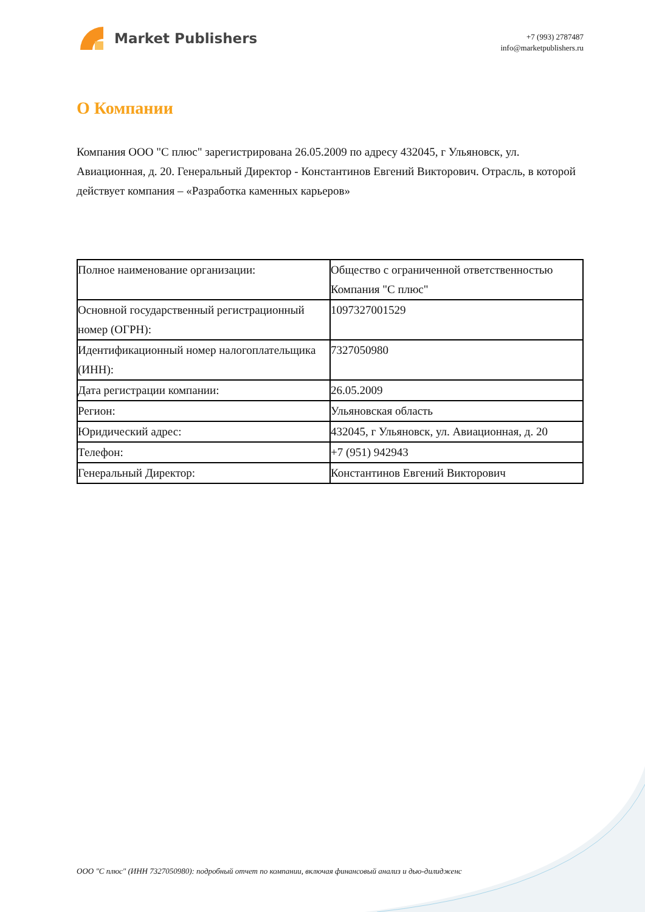Market Publishers
+7 (993) 2787487
info@marketpublishers.ru
О Компании
Компания ООО "С плюс" зарегистрирована 26.05.2009 по адресу 432045, г Ульяновск, ул. Авиационная, д. 20. Генеральный Директор - Константинов Евгений Викторович. Отрасль, в которой действует компания – «Разработка каменных карьеров»
| Полное наименование организации: | Общество с ограниченной ответственностью Компания "С плюс" |
| Основной государственный регистрационный номер (ОГРН): | 1097327001529 |
| Идентификационный номер налогоплательщика (ИНН): | 7327050980 |
| Дата регистрации компании: | 26.05.2009 |
| Регион: | Ульяновская область |
| Юридический адрес: | 432045, г Ульяновск, ул. Авиационная, д. 20 |
| Телефон: | +7 (951) 942943 |
| Генеральный Директор: | Константинов Евгений Викторович |
ООО "С плюс" (ИНН 7327050980): подробный отчет по компании, включая финансовый анализ и дью-дилидженс